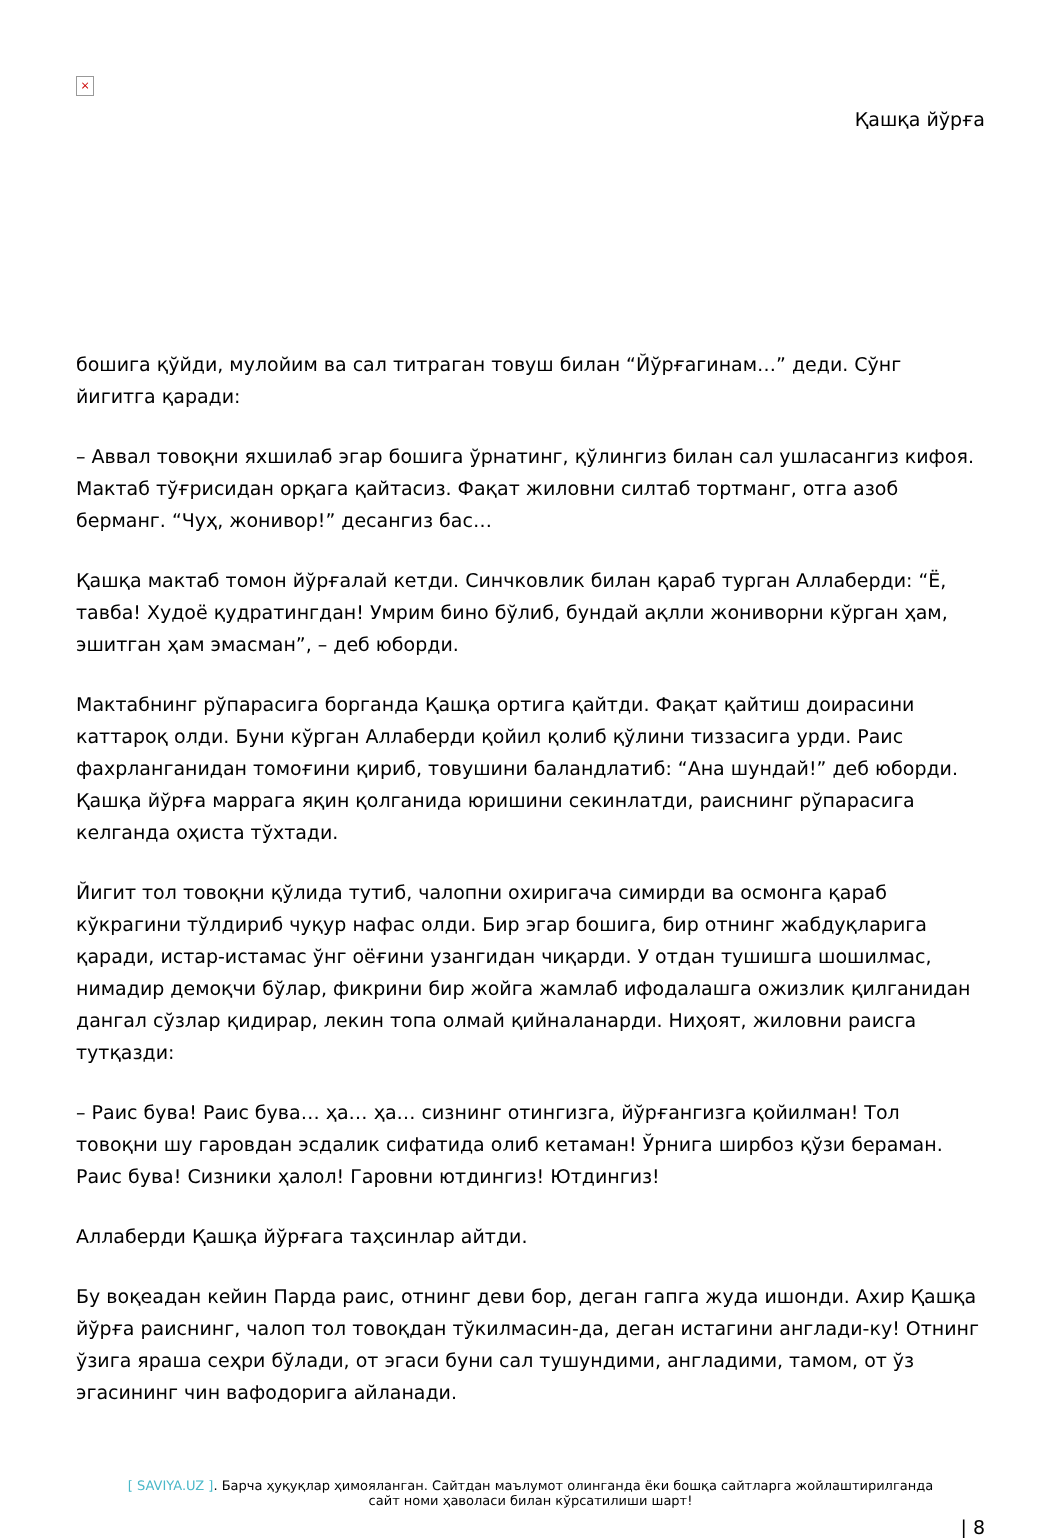×
Қашқа йўрға
бошига қўйди, мулойим ва сал титраган товуш билан “Йўрғагинам…” деди. Сўнг йигитга қаради:
– Аввал товоқни яхшилаб эгар бошига ўрнатинг, қўлингиз билан сал ушласангиз кифоя. Мактаб тўғрисидан орқага қайтасиз. Фақат жиловни силтаб тортманг, отга азоб берманг. “Чуҳ, жонивор!” десангиз бас…
Қашқа мактаб томон йўрғалай кетди. Синчковлик билан қараб турган Аллаберди: “Ё, тавба! Худоё қудратингдан! Умрим бино бўлиб, бундай ақлли жониворни кўрган ҳам, эшитган ҳам эмасман”, – деб юборди.
Мактабнинг рўпарасига борганда Қашқа ортига қайтди. Фақат қайтиш доирасини каттароқ олди. Буни кўрган Аллаберди қойил қолиб қўлини тиззасига урди. Раис фахрланганидан томоғини қириб, товушини баландлатиб: “Ана шундай!” деб юборди. Қашқа йўрға маррага яқин қолганида юришини секинлатди, раиснинг рўпарасига келганда оҳиста тўхтади.
Йигит тол товоқни қўлида тутиб, чалопни охиригача симирди ва осмонга қараб кўкрагини тўлдириб чуқур нафас олди. Бир эгар бошига, бир отнинг жабдуқларига қаради, истар-истамас ўнг оёғини узангидан чиқарди. У отдан тушишга шошилмас, нимадир демоқчи бўлар, фикрини бир жойга жамлаб ифодалашга ожизлик қилганидан дангал сўзлар қидирар, лекин топа олмай қийналанарди. Ниҳоят, жиловни раисга тутқазди:
– Раис бува! Раис бува… ҳа… ҳа… сизнинг отингизга, йўрғангизга қойилман! Тол товоқни шу гаровдан эсдалик сифатида олиб кетаман! Ўрнига ширбоз қўзи бераман. Раис бува! Сизники ҳалол! Гаровни ютдингиз! Ютдингиз!
Аллаберди Қашқа йўрғага таҳсинлар айтди.
Бу воқеадан кейин Парда раис, отнинг деви бор, деган гапга жуда ишонди. Ахир Қашқа йўрға раиснинг, чалоп тол товоқдан тўкилмасин-да, деган истагини англади-ку! Отнинг ўзига яраша сеҳри бўлади, от эгаси буни сал тушундими, англадими, тамом, от ўз эгасининг чин вафодорига айланади.
[ SAVIYA.UZ ]. Барча ҳуқуқлар ҳимояланган. Сайтдан маълумот олинганда ёки бошқа сайтларга жойлаштирилганда
сайт номи ҳаволаси билан кўрсатилиши шарт!
| 8